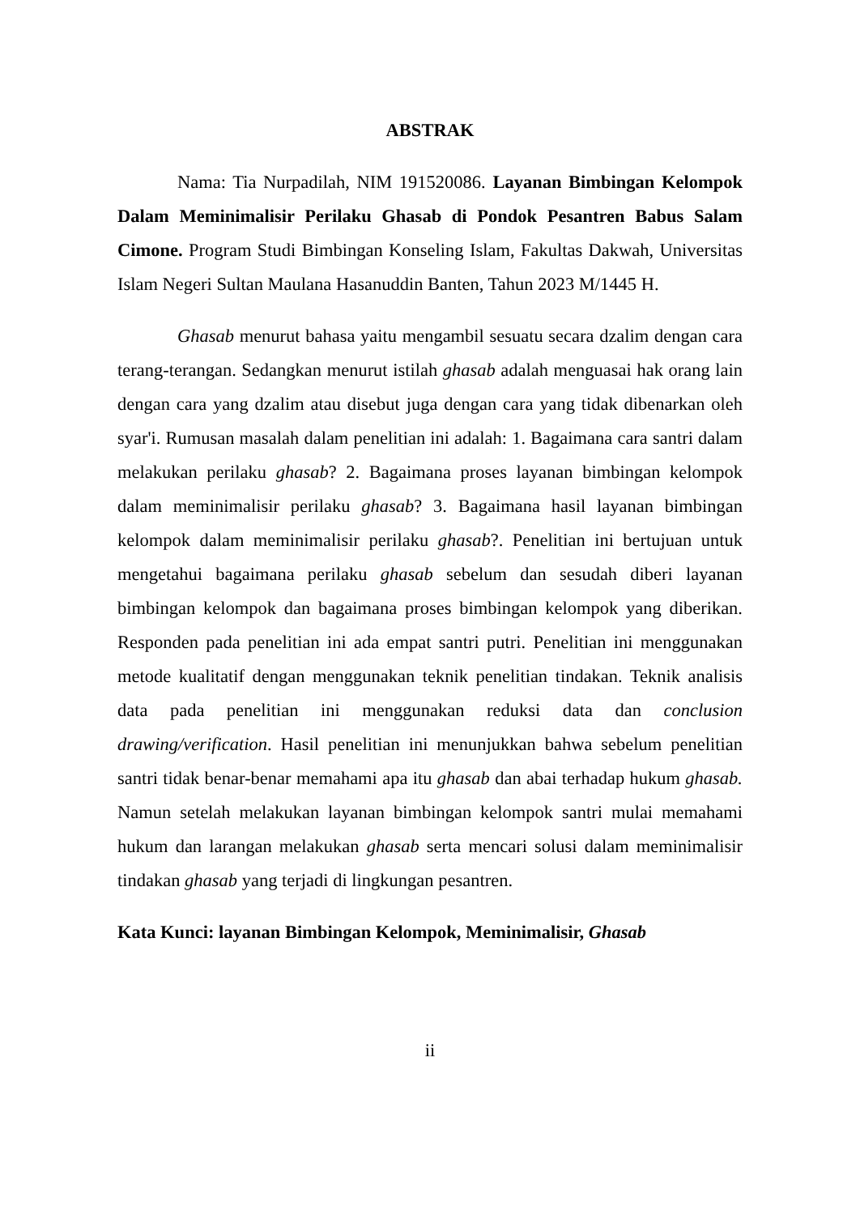ABSTRAK
Nama: Tia Nurpadilah, NIM 191520086. Layanan Bimbingan Kelompok Dalam Meminimalisir Perilaku Ghasab di Pondok Pesantren Babus Salam Cimone. Program Studi Bimbingan Konseling Islam, Fakultas Dakwah, Universitas Islam Negeri Sultan Maulana Hasanuddin Banten, Tahun 2023 M/1445 H.
Ghasab menurut bahasa yaitu mengambil sesuatu secara dzalim dengan cara terang-terangan. Sedangkan menurut istilah ghasab adalah menguasai hak orang lain dengan cara yang dzalim atau disebut juga dengan cara yang tidak dibenarkan oleh syar'i. Rumusan masalah dalam penelitian ini adalah: 1. Bagaimana cara santri dalam melakukan perilaku ghasab? 2. Bagaimana proses layanan bimbingan kelompok dalam meminimalisir perilaku ghasab? 3. Bagaimana hasil layanan bimbingan kelompok dalam meminimalisir perilaku ghasab?. Penelitian ini bertujuan untuk mengetahui bagaimana perilaku ghasab sebelum dan sesudah diberi layanan bimbingan kelompok dan bagaimana proses bimbingan kelompok yang diberikan. Responden pada penelitian ini ada empat santri putri. Penelitian ini menggunakan metode kualitatif dengan menggunakan teknik penelitian tindakan. Teknik analisis data pada penelitian ini menggunakan reduksi data dan conclusion drawing/verification. Hasil penelitian ini menunjukkan bahwa sebelum penelitian santri tidak benar-benar memahami apa itu ghasab dan abai terhadap hukum ghasab. Namun setelah melakukan layanan bimbingan kelompok santri mulai memahami hukum dan larangan melakukan ghasab serta mencari solusi dalam meminimalisir tindakan ghasab yang terjadi di lingkungan pesantren.
Kata Kunci: layanan Bimbingan Kelompok, Meminimalisir, Ghasab
ii